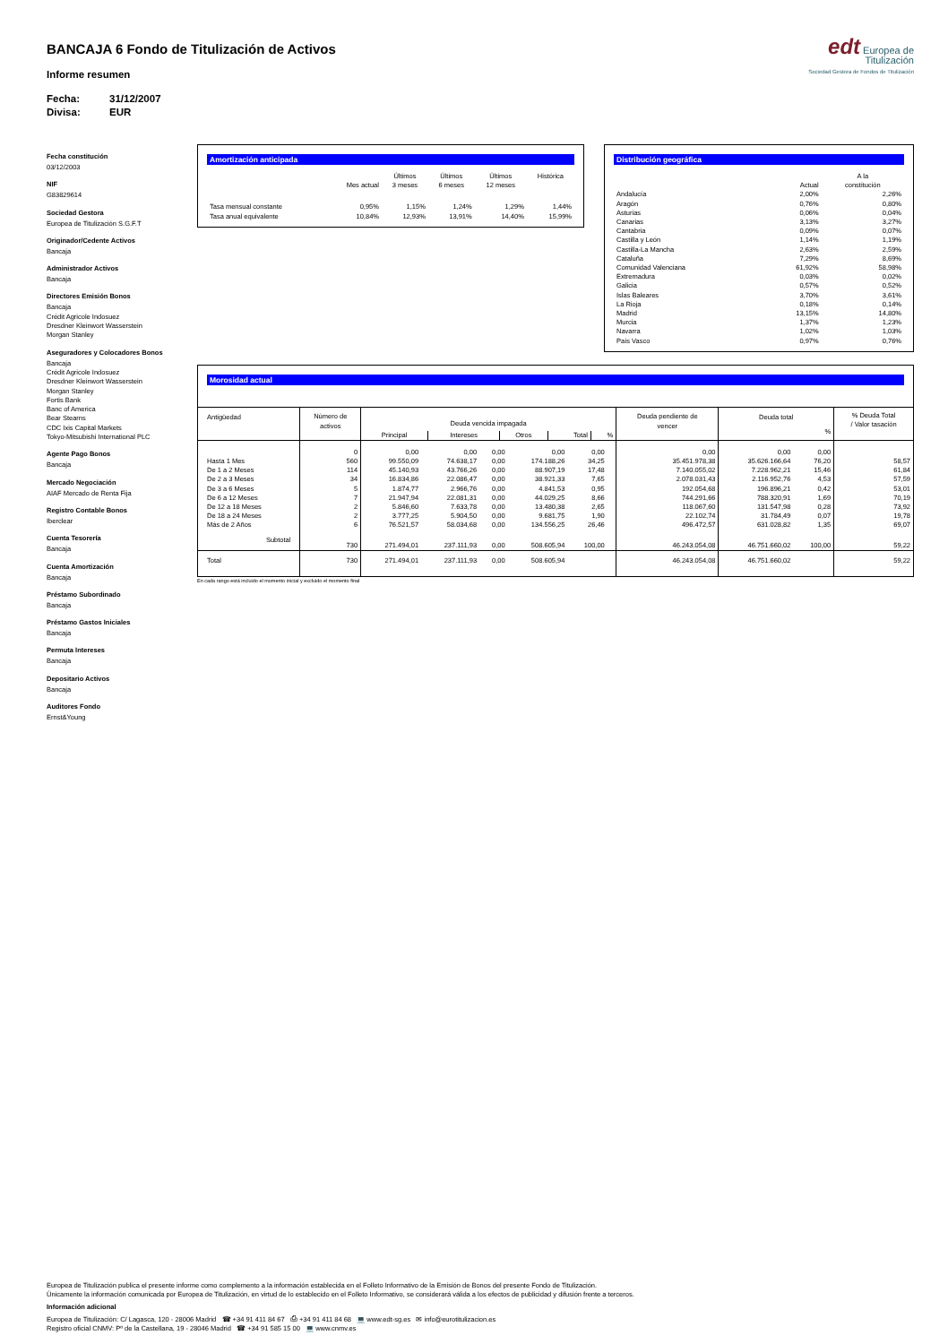BANCAJA 6 Fondo de Titulización de Activos
Informe resumen
Fecha: 31/12/2007
Divisa: EUR
edt Europea de
Titulización
Sociedad Gestora de Fondos de Titulización
Fecha constitución
03/12/2003
NIF
G83829614
Sociedad Gestora
Europea de Titulización S.G.F.T
Originador/Cedente Activos
Bancaja
Administrador Activos
Bancaja
Directores Emisión Bonos
Bancaja
Crédit Agricole Indosuez
Dresdner Kleinwort Wasserstein
Morgan Stanley
Aseguradores y Colocadores Bonos
Bancaja
Crédit Agricole Indosuez
Dresdner Kleinwort Wasserstein
Morgan Stanley
Fortis Bank
Banc of America
Bear Stearns
CDC Ixis Capital Markets
Tokyo-Mitsubishi International PLC
Agente Pago Bonos
Bancaja
Mercado Negociación
AIAF Mercado de Renta Fija
Registro Contable Bonos
Iberclear
Cuenta Tesorería
Bancaja
Cuenta Amortización
Bancaja
Préstamo Subordinado
Bancaja
Préstamo Gastos Iniciales
Bancaja
Permuta Intereses
Bancaja
Depositario Activos
Bancaja
Auditores Fondo
Ernst&Young
Amortización anticipada
| | Mes actual | Últimos 3 meses | Últimos 6 meses | Últimos 12 meses | Histórica |
| --- | --- | --- | --- | --- | --- |
| Tasa mensual constante | 0,95% | 1,15% | 1,24% | 1,29% | 1,44% |
| Tasa anual equivalente | 10,84% | 12,93% | 13,91% | 14,40% | 15,99% |
Distribución geográfica
| | Actual | A la constitución |
| --- | --- | --- |
| Andalucía | 2,00% | 2,26% |
| Aragón | 0,76% | 0,80% |
| Asturias | 0,06% | 0,04% |
| Canarias | 3,13% | 3,27% |
| Cantabria | 0,09% | 0,07% |
| Castilla y León | 1,14% | 1,19% |
| Castilla-La Mancha | 2,63% | 2,59% |
| Cataluña | 7,29% | 8,69% |
| Comunidad Valenciana | 61,92% | 58,98% |
| Extremadura | 0,03% | 0,02% |
| Galicia | 0,57% | 0,52% |
| Islas Baleares | 3,70% | 3,61% |
| La Rioja | 0,18% | 0,14% |
| Madrid | 13,15% | 14,80% |
| Murcia | 1,37% | 1,23% |
| Navarra | 1,02% | 1,03% |
| País Vasco | 0,97% | 0,76% |
Morosidad actual
| Antigüedad | Número de activos | Deuda vencida impagada / Principal / Intereses / Otros / Total / % / | | | | | | Deuda pendiente de vencer | Deuda total % | | % Deuda Total / Valor tasación |
| --- | --- | --- | --- | --- | --- | --- | --- | --- | --- | --- | --- |
| | 0 | 0,00 | 0,00 | 0,00 | 0,00 | 0,00 | | 0,00 | 0,00 | 0,00 | |
| Hasta 1 Mes | 560 | 99.550,09 | 74.638,17 | 0,00 | 174.188,26 | 34,25 | | 35.451.978,38 | 35.626.166,64 | 76,20 | 58,57 |
| De 1 a 2 Meses | 114 | 45.140,93 | 43.766,26 | 0,00 | 88.907,19 | 17,48 | | 7.140.055,02 | 7.228.962,21 | 15,46 | 61,84 |
| De 2 a 3 Meses | 34 | 16.834,86 | 22.086,47 | 0,00 | 38.921,33 | 7,65 | | 2.078.031,43 | 2.116.952,76 | 4,53 | 57,59 |
| De 3 a 6 Meses | 5 | 1.874,77 | 2.966,76 | 0,00 | 4.841,53 | 0,95 | | 192.054,68 | 196.896,21 | 0,42 | 53,01 |
| De 6 a 12 Meses | 7 | 21.947,94 | 22.081,31 | 0,00 | 44.029,25 | 8,66 | | 744.291,66 | 788.320,91 | 1,69 | 70,19 |
| De 12 a 18 Meses | 2 | 5.846,60 | 7.633,78 | 0,00 | 13.480,38 | 2,65 | | 118.067,60 | 131.547,98 | 0,28 | 73,92 |
| De 18 a 24 Meses | 2 | 3.777,25 | 5.904,50 | 0,00 | 9.681,75 | 1,90 | | 22.102,74 | 31.784,49 | 0,07 | 19,78 |
| Más de 2 Años | 6 | 76.521,57 | 58.034,68 | 0,00 | 134.556,25 | 26,46 | | 496.472,57 | 631.028,82 | 1,35 | 69,07 |
| Subtotal | 730 | 271.494,01 | 237.111,93 | 0,00 | 508.605,94 | 100,00 | | 46.243.054,08 | 46.751.660,02 | 100,00 | 59,22 |
| Total | 730 | 271.494,01 | 237.111,93 | 0,00 | 508.605,94 | | | 46.243.054,08 | 46.751.660,02 | | 59,22 |
En cada rango está incluido el momento inicial y excluido el momento final
Europea de Titulización publica el presente informe como complemento a la información establecida en el Folleto Informativo de la Emisión de Bonos del presente Fondo de Titulización.
Únicamente la información comunicada por Europea de Titulización, en virtud de lo establecido en el Folleto Informativo, se considerará válida a los efectos de publicidad y difusión frente a terceros.
Información adicional
Europea de Titulización: C/ Lagasca, 120 - 28006 Madrid ☎ +34 91 411 84 67 ⎙ +34 91 411 84 68 💻 www.edt-sg.es ✉ info@eurotitulizacion.es
Registro oficial CNMV: Pº de la Castellana, 19 - 28046 Madrid ☎ +34 91 585 15 00 💻 www.cnmv.es